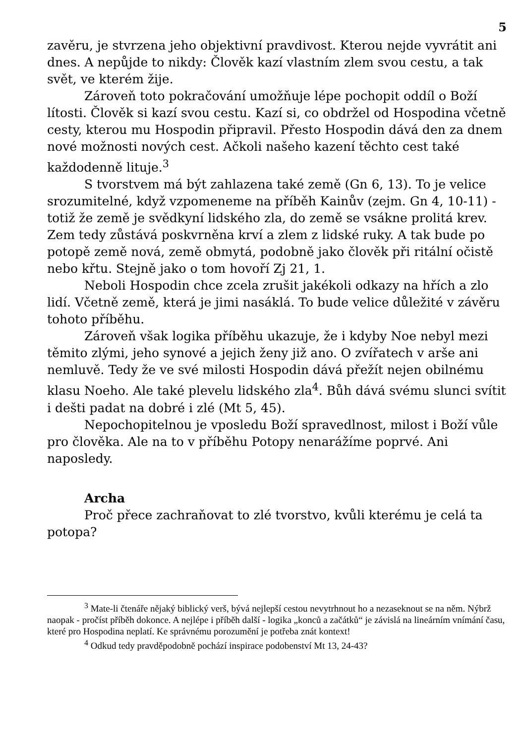5
zavěru, je stvrzena jeho objektivní pravdivost. Kterou nejde vyvrátit ani dnes. A nepůjde to nikdy: Člověk kazí vlastním zlem svou cestu, a tak svět, ve kterém žije.
Zároveň toto pokračování umožňuje lépe pochopit oddíl o Boží lítosti. Člověk si kazí svou cestu. Kazí si, co obdržel od Hospodina včetně cesty, kterou mu Hospodin připravil. Přesto Hospodin dává den za dnem nové možnosti nových cest. Ačkoli našeho kazení těchto cest také každodenně lituje.<sup>3</sup>
S tvorstvem má být zahlazena také země (Gn 6, 13). To je velice srozumitelné, když vzpomeneme na příběh Kainův (zejm. Gn 4, 10-11) - totiž že země je svědkyní lidského zla, do země se vsákne prolitá krev. Zem tedy zůstává poskvrněna krví a zlem z lidské ruky. A tak bude po potopě země nová, země obmytá, podobně jako člověk při ritální očistě nebo křtu. Stejně jako o tom hovoří Zj 21, 1.
Neboli Hospodin chce zcela zrušit jakékoli odkazy na hřích a zlo lidí. Včetně země, která je jimi nasáklá. To bude velice důležité v závěru tohoto příběhu.
Zároveň však logika příběhu ukazuje, že i kdyby Noe nebyl mezi těmito zlými, jeho synové a jejich ženy již ano. O zvířatech v arše ani nemluvě. Tedy že ve své milosti Hospodin dává přežít nejen obilnému klasu Noeho. Ale také plevelu lidského zla<sup>4</sup>. Bůh dává svému slunci svítit i dešti padat na dobré i zlé (Mt 5, 45).
Nepochopitelnou je vposledu Boží spravedlnost, milost i Boží vůle pro člověka. Ale na to v příběhu Potopy nenarážíme poprvé. Ani naposledy.
Archa
Proč přece zachraňovat to zlé tvorstvo, kvůli kterému je celá ta potopa?
<sup>3</sup> Mate-li čtenáře nějaký biblický verš, bývá nejlepší cestou nevytrhnout ho a nezaseknout se na něm. Nýbrž naopak - pročíst příběh dokonce. A nejlépe i příběh další - logika „konců a začátků“ je závislá na lineárním vnímání času, které pro Hospodina neplatí. Ke správnému porozumění je potřeba znát kontext!
<sup>4</sup> Odkud tedy pravděpodobně pochází inspirace podobenství Mt 13, 24-43?